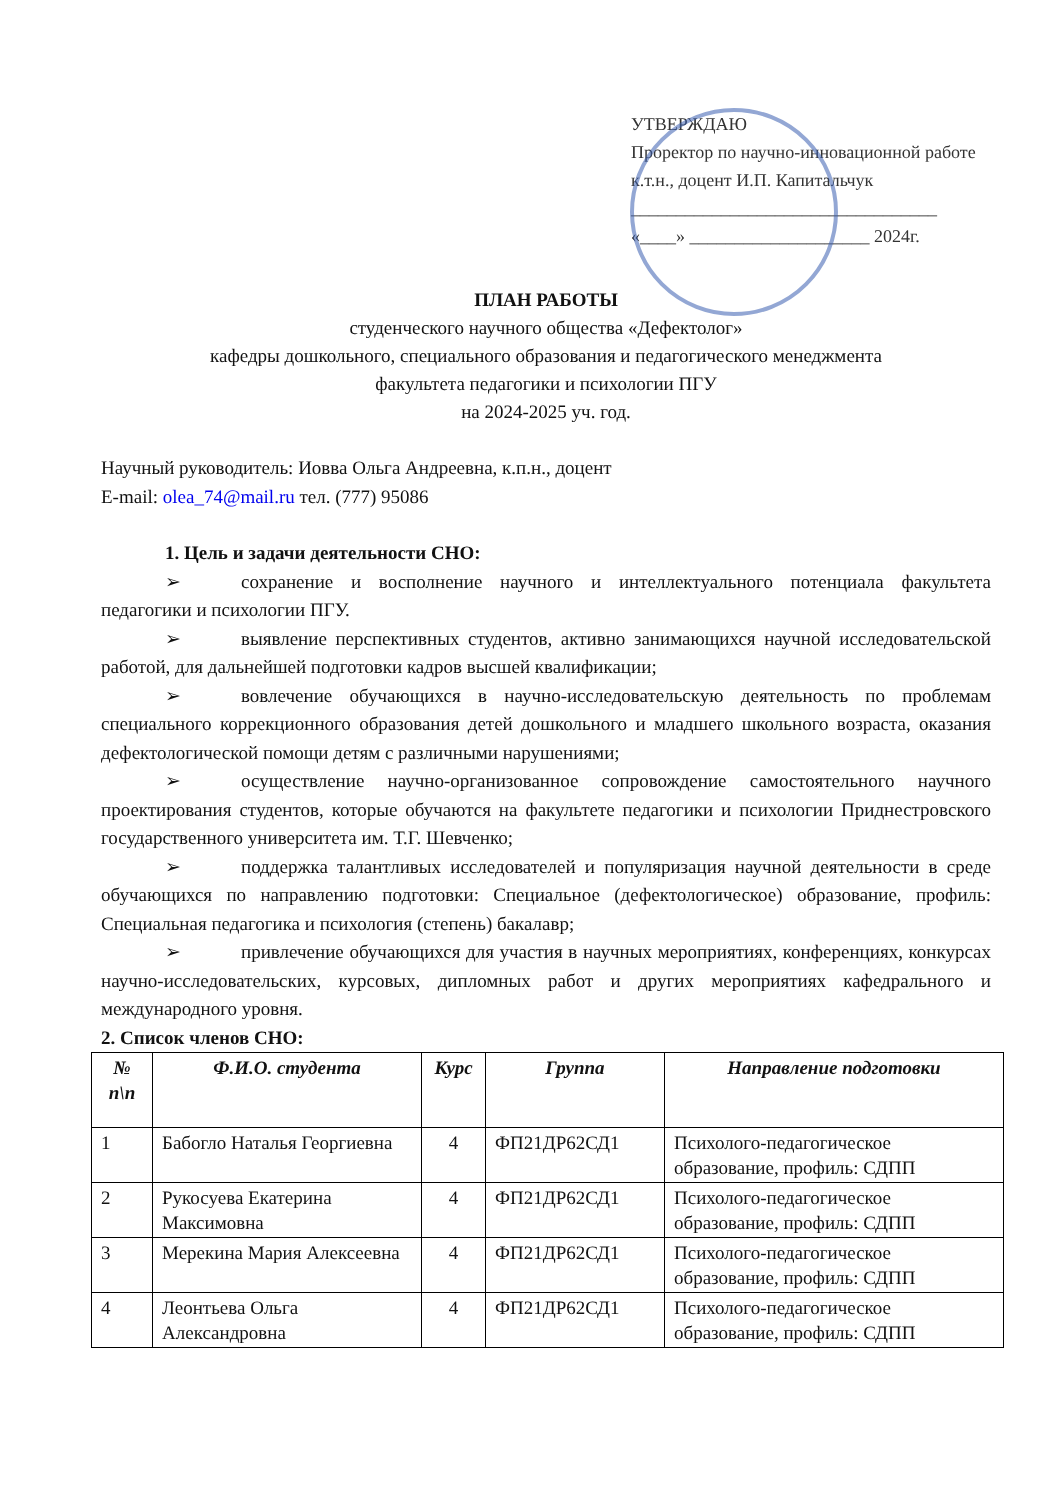УТВЕРЖДАЮ
Проректор по научно-инновационной работе
к.т.н., доцент И.П. Капитальчук
__________________________________
«____» ____________________ 2024г.
ПЛАН РАБОТЫ
студенческого научного общества «Дефектолог»
кафедры дошкольного, специального образования и педагогического менеджмента
факультета педагогики и психологии ПГУ
на 2024-2025 уч. год.
Научный руководитель: Иовва Ольга Андреевна, к.п.н., доцент
E-mail: olea_74@mail.ru тел. (777) 95086
1. Цель и задачи деятельности СНО:
➢ сохранение и восполнение научного и интеллектуального потенциала факультета педагогики и психологии ПГУ.
➢ выявление перспективных студентов, активно занимающихся научной исследовательской работой, для дальнейшей подготовки кадров высшей квалификации;
➢ вовлечение обучающихся в научно-исследовательскую деятельность по проблемам специального коррекционного образования детей дошкольного и младшего школьного возраста, оказания дефектологической помощи детям с различными нарушениями;
➢ осуществление научно-организованное сопровождение самостоятельного научного проектирования студентов, которые обучаются на факультете педагогики и психологии Приднестровского государственного университета им. Т.Г. Шевченко;
➢ поддержка талантливых исследователей и популяризация научной деятельности в среде обучающихся по направлению подготовки: Специальное (дефектологическое) образование, профиль: Специальная педагогика и психология (степень) бакалавр;
➢ привлечение обучающихся для участия в научных мероприятиях, конференциях, конкурсах научно-исследовательских, курсовых, дипломных работ и других мероприятиях кафедрального и международного уровня.
2. Список членов СНО:
| № п\п | Ф.И.О. студента | Курс | Группа | Направление подготовки |
| --- | --- | --- | --- | --- |
| 1 | Бабогло Наталья Георгиевна | 4 | ФП21ДР62СД1 | Психолого-педагогическое образование, профиль: СДПП |
| 2 | Рукосуева Екатерина Максимовна | 4 | ФП21ДР62СД1 | Психолого-педагогическое образование, профиль: СДПП |
| 3 | Мерекина Мария Алексеевна | 4 | ФП21ДР62СД1 | Психолого-педагогическое образование, профиль: СДПП |
| 4 | Леонтьева Ольга Александровна | 4 | ФП21ДР62СД1 | Психолого-педагогическое образование, профиль: СДПП |